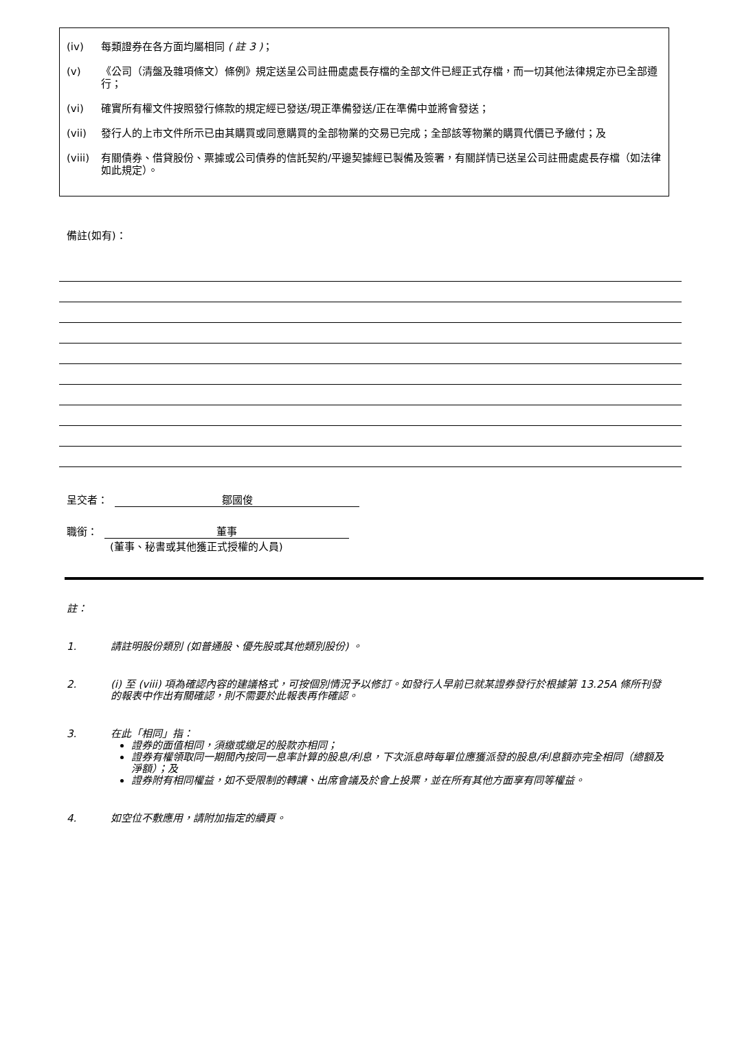(iv) 每類證券在各方面均屬相同 ( 註 3 )；
(v) 《公司（清盤及雜項條文）條例》規定送呈公司註冊處處長存檔的全部文件已經正式存檔，而一切其他法律規定亦已全部遵行；
(vi) 確實所有權文件按照發行條款的規定經已發送/現正準備發送/正在準備中並將會發送；
(vii) 發行人的上市文件所示已由其購買或同意購買的全部物業的交易已完成；全部該等物業的購買代價已予繳付；及
(viii) 有關債券、借貸股份、票據或公司債券的信託契約/平邊契據經已製備及簽署，有關詳情已送呈公司註冊處處長存檔（如法律如此規定）。
備註(如有)：
呈交者： 鄒國俊
職銜： 董事
(董事、秘書或其他獲正式授權的人員)
註：
1. 請註明股份類別 (如普通股、優先股或其他類別股份) 。
2. (i) 至 (viii) 項為確認內容的建議格式，可按個別情況予以修訂。如發行人早前已就某證券發行於根據第 13.25A 條所刊發的報表中作出有關確認，則不需要於此報表再作確認。
3. 在此「相同」指：
證券的面值相同，須繳或繳足的股款亦相同；
證券有權領取同一期間內按同一息率計算的股息/利息，下次派息時每單位應獲派發的股息/利息額亦完全相同（總額及淨額）；及
證券附有相同權益，如不受限制的轉讓、出席會議及於會上投票，並在所有其他方面享有同等權益。
4. 如空位不敷應用，請附加指定的續頁。